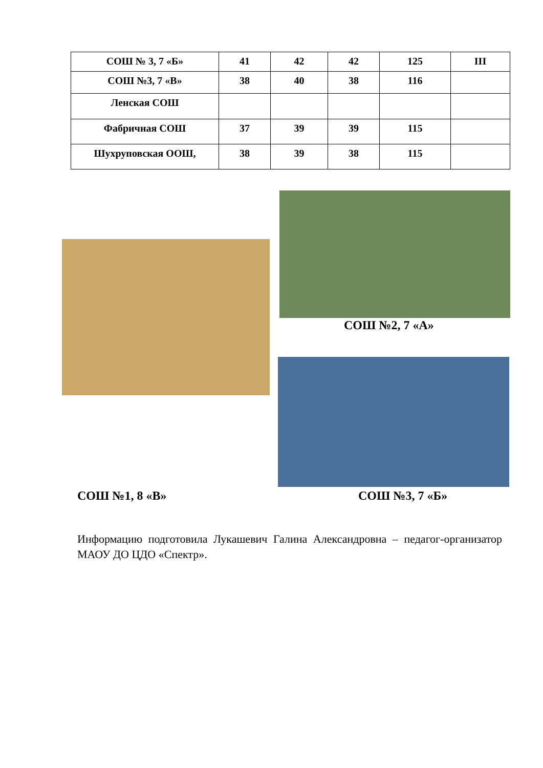| СОШ № 3, 7 «Б» | 41 | 42 | 42 | 125 | III |
| СОШ №3, 7 «В» | 38 | 40 | 38 | 116 | |
| Ленская СОШ | | | | | |
| Фабричная СОШ | 37 | 39 | 39 | 115 | |
| Шухруповская ООШ, | 38 | 39 | 38 | 115 | |
СОШ №2, 7 «А»
СОШ №1, 8 «В» СОШ №3, 7 «Б»
Информацию подготовила Лукашевич Галина Александровна – педагог-организатор МАОУ ДО ЦДО «Спектр».